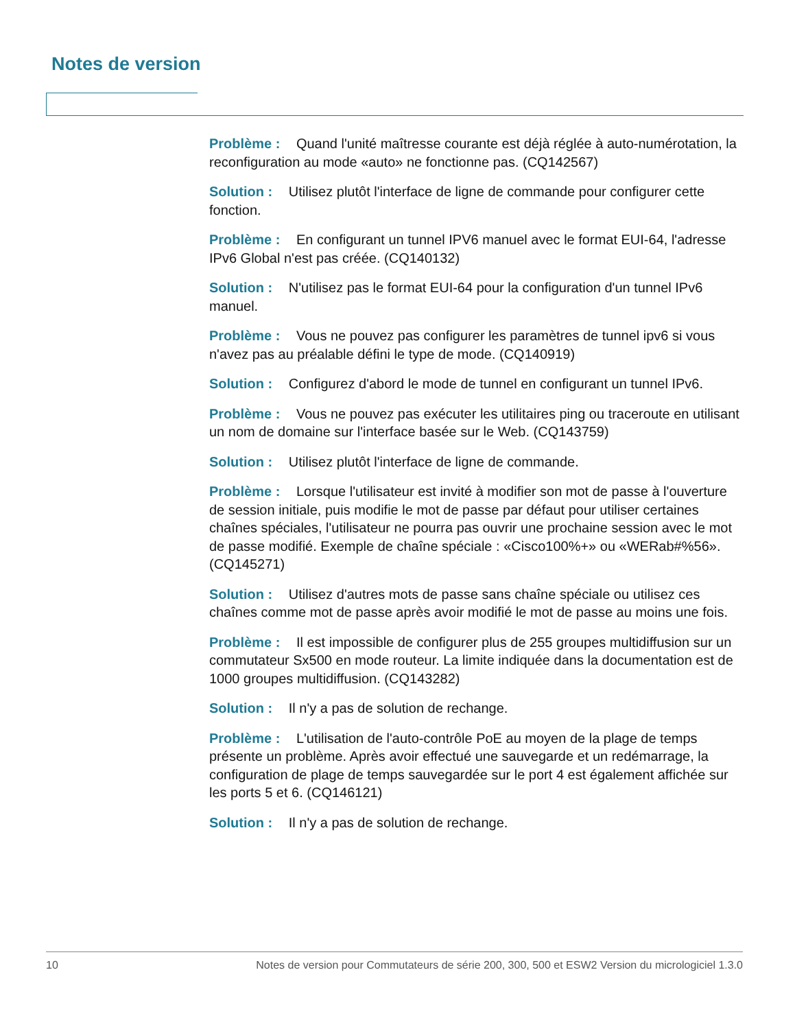Notes de version
Problème : Quand l'unité maîtresse courante est déjà réglée à auto-numérotation, la reconfiguration au mode «auto» ne fonctionne pas. (CQ142567)
Solution : Utilisez plutôt l'interface de ligne de commande pour configurer cette fonction.
Problème : En configurant un tunnel IPV6 manuel avec le format EUI-64, l'adresse IPv6 Global n'est pas créée. (CQ140132)
Solution : N'utilisez pas le format EUI-64 pour la configuration d'un tunnel IPv6 manuel.
Problème : Vous ne pouvez pas configurer les paramètres de tunnel ipv6 si vous n'avez pas au préalable défini le type de mode. (CQ140919)
Solution : Configurez d'abord le mode de tunnel en configurant un tunnel IPv6.
Problème : Vous ne pouvez pas exécuter les utilitaires ping ou traceroute en utilisant un nom de domaine sur l'interface basée sur le Web. (CQ143759)
Solution : Utilisez plutôt l'interface de ligne de commande.
Problème : Lorsque l'utilisateur est invité à modifier son mot de passe à l'ouverture de session initiale, puis modifie le mot de passe par défaut pour utiliser certaines chaînes spéciales, l'utilisateur ne pourra pas ouvrir une prochaine session avec le mot de passe modifié. Exemple de chaîne spéciale : «Cisco100%+» ou «WERab#%56». (CQ145271)
Solution : Utilisez d'autres mots de passe sans chaîne spéciale ou utilisez ces chaînes comme mot de passe après avoir modifié le mot de passe au moins une fois.
Problème : Il est impossible de configurer plus de 255 groupes multidiffusion sur un commutateur Sx500 en mode routeur. La limite indiquée dans la documentation est de 1000 groupes multidiffusion. (CQ143282)
Solution : Il n'y a pas de solution de rechange.
Problème : L'utilisation de l'auto-contrôle PoE au moyen de la plage de temps présente un problème. Après avoir effectué une sauvegarde et un redémarrage, la configuration de plage de temps sauvegardée sur le port 4 est également affichée sur les ports 5 et 6. (CQ146121)
Solution : Il n'y a pas de solution de rechange.
10 Notes de version pour Commutateurs de série 200, 300, 500 et ESW2 Version du micrologiciel 1.3.0